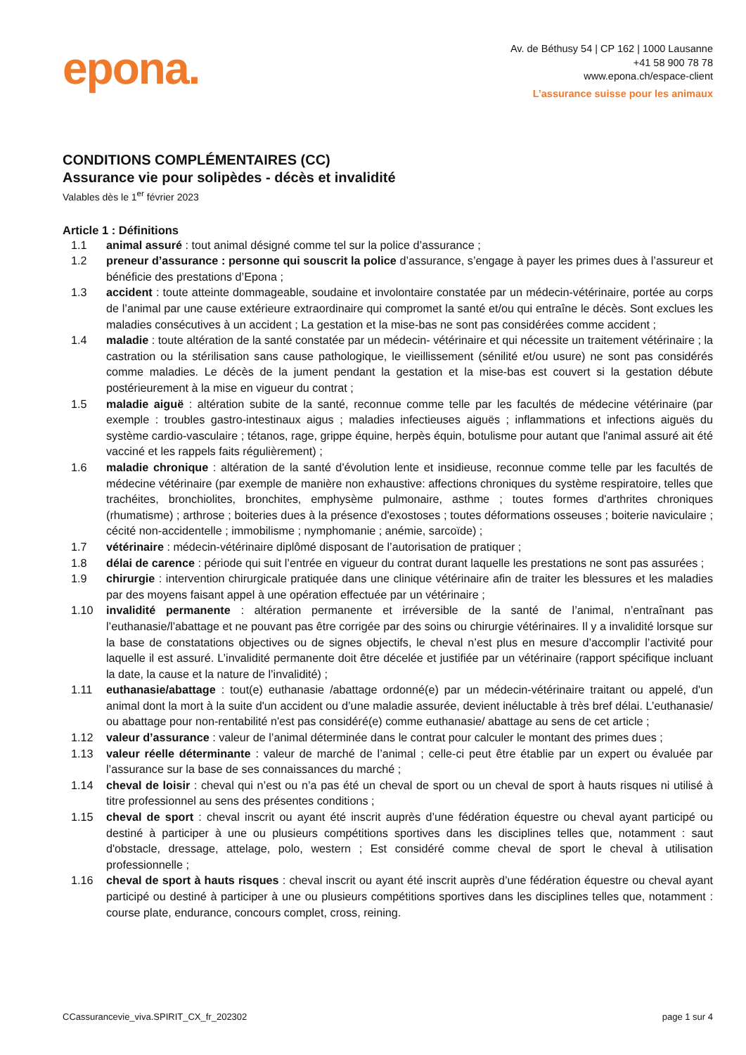epona.
Av. de Béthusy 54 | CP 162 | 1000 Lausanne
+41 58 900 78 78
www.epona.ch/espace-client
L’assurance suisse pour les animaux
CONDITIONS COMPLÉMENTAIRES (CC)
Assurance vie pour solipèdes - décès et invalidité
Valables dès le 1<sup>er</sup> février 2023
Article 1 : Définitions
1.1 animal assuré : tout animal désigné comme tel sur la police d’assurance ;
1.2 preneur d’assurance : personne qui souscrit la police d’assurance, s’engage à payer les primes dues à l’assureur et bénéficie des prestations d’Epona ;
1.3 accident : toute atteinte dommageable, soudaine et involontaire constatée par un médecin-vétérinaire, portée au corps de l’animal par une cause extérieure extraordinaire qui compromet la santé et/ou qui entraîne le décès. Sont exclues les maladies consécutives à un accident ; La gestation et la mise-bas ne sont pas considérées comme accident ;
1.4 maladie : toute altération de la santé constatée par un médecin- vétérinaire et qui nécessite un traitement vétérinaire ; la castration ou la stérilisation sans cause pathologique, le vieillissement (sénilité et/ou usure) ne sont pas considérés comme maladies. Le décès de la jument pendant la gestation et la mise-bas est couvert si la gestation débute postérieurement à la mise en vigueur du contrat ;
1.5 maladie aiguë : altération subite de la santé, reconnue comme telle par les facultés de médecine vétérinaire (par exemple : troubles gastro-intestinaux aigus ; maladies infectieuses aiguës ; inflammations et infections aiguës du système cardio-vasculaire ; tétanos, rage, grippe équine, herpès équin, botulisme pour autant que l'animal assuré ait été vacciné et les rappels faits régulièrement) ;
1.6 maladie chronique : altération de la santé d'évolution lente et insidieuse, reconnue comme telle par les facultés de médecine vétérinaire (par exemple de manière non exhaustive: affections chroniques du système respiratoire, telles que trachéites, bronchiolites, bronchites, emphysème pulmonaire, asthme ; toutes formes d'arthrites chroniques (rhumatisme) ; arthrose ; boiteries dues à la présence d'exostoses ; toutes déformations osseuses ; boiterie naviculaire ; cécité non-accidentelle ; immobilisme ; nymphomanie ; anémie, sarcoïde) ;
1.7 vétérinaire : médecin-vétérinaire diplômé disposant de l’autorisation de pratiquer ;
1.8 délai de carence : période qui suit l’entrée en vigueur du contrat durant laquelle les prestations ne sont pas assurées ;
1.9 chirurgie : intervention chirurgicale pratiquée dans une clinique vétérinaire afin de traiter les blessures et les maladies par des moyens faisant appel à une opération effectuée par un vétérinaire ;
1.10 invalidité permanente : altération permanente et irréversible de la santé de l’animal, n’entraînant pas l’euthanasie/l’abattage et ne pouvant pas être corrigée par des soins ou chirurgie vétérinaires. Il y a invalidité lorsque sur la base de constatations objectives ou de signes objectifs, le cheval n’est plus en mesure d’accomplir l’activité pour laquelle il est assuré. L’invalidité permanente doit être décelée et justifiée par un vétérinaire (rapport spécifique incluant la date, la cause et la nature de l’invalidité) ;
1.11 euthanasie/abattage : tout(e) euthanasie /abattage ordonné(e) par un médecin-vétérinaire traitant ou appelé, d'un animal dont la mort à la suite d'un accident ou d’une maladie assurée, devient inéluctable à très bref délai. L’euthanasie/ ou abattage pour non-rentabilité n'est pas considéré(e) comme euthanasie/ abattage au sens de cet article ;
1.12 valeur d’assurance : valeur de l’animal déterminée dans le contrat pour calculer le montant des primes dues ;
1.13 valeur réelle déterminante : valeur de marché de l’animal ; celle-ci peut être établie par un expert ou évaluée par l’assurance sur la base de ses connaissances du marché ;
1.14 cheval de loisir : cheval qui n’est ou n’a pas été un cheval de sport ou un cheval de sport à hauts risques ni utilisé à titre professionnel au sens des présentes conditions ;
1.15 cheval de sport : cheval inscrit ou ayant été inscrit auprès d’une fédération équestre ou cheval ayant participé ou destiné à participer à une ou plusieurs compétitions sportives dans les disciplines telles que, notamment : saut d'obstacle, dressage, attelage, polo, western ; Est considéré comme cheval de sport le cheval à utilisation professionnelle ;
1.16 cheval de sport à hauts risques : cheval inscrit ou ayant été inscrit auprès d’une fédération équestre ou cheval ayant participé ou destiné à participer à une ou plusieurs compétitions sportives dans les disciplines telles que, notamment : course plate, endurance, concours complet, cross, reining.
CCassurancevie_viva.SPIRIT_CX_fr_202302 page 1 sur 4